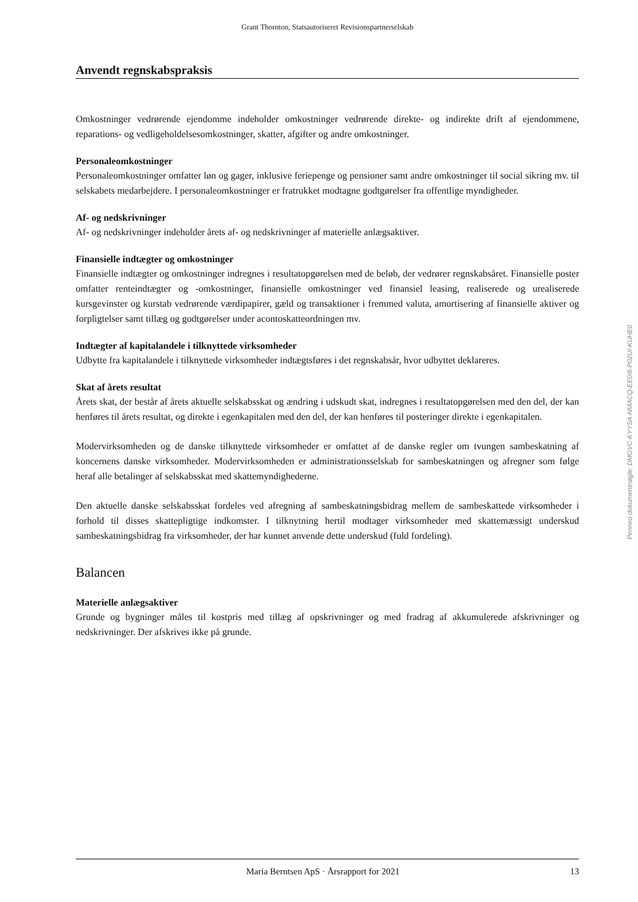Grant Thornton, Statsautoriseret Revisionspartnerselskab
Anvendt regnskabspraksis
Omkostninger vedrørende ejendomme indeholder omkostninger vedrørende direkte- og indirekte drift af ejendommene, reparations- og vedligeholdelsesomkostninger, skatter, afgifter og andre omkostninger.
Personaleomkostninger
Personaleomkostninger omfatter løn og gager, inklusive feriepenge og pensioner samt andre omkostninger til social sikring mv. til selskabets medarbejdere. I personaleomkostninger er fratrukket modtagne godtgørelser fra offentlige myndigheder.
Af- og nedskrivninger
Af- og nedskrivninger indeholder årets af- og nedskrivninger af materielle anlægsaktiver.
Finansielle indtægter og omkostninger
Finansielle indtægter og omkostninger indregnes i resultatopgørelsen med de beløb, der vedrører regnskabsåret. Finansielle poster omfatter renteindtægter og -omkostninger, finansielle omkostninger ved finansiel leasing, realiserede og urealiserede kursgevinster og kurstab vedrørende værdipapirer, gæld og transaktioner i fremmed valuta, amortisering af finansielle aktiver og forpligtelser samt tillæg og godtgørelser under acontoskatteordningen mv.
Indtægter af kapitalandele i tilknyttede virksomheder
Udbytte fra kapitalandele i tilknyttede virksomheder indtægtsføres i det regnskabsår, hvor udbyttet deklareres.
Skat af årets resultat
Årets skat, der består af årets aktuelle selskabsskat og ændring i udskudt skat, indregnes i resultatopgørelsen med den del, der kan henføres til årets resultat, og direkte i egenkapitalen med den del, der kan henføres til posteringer direkte i egenkapitalen.
Modervirksomheden og de danske tilknyttede virksomheder er omfattet af de danske regler om tvungen sambeskatning af koncernens danske virksomheder. Modervirksomheden er administrationsselskab for sambeskatningen og afregner som følge heraf alle betalinger af selskabsskat med skattemyndighederne.
Den aktuelle danske selskabsskat fordeles ved afregning af sambeskatningsbidrag mellem de sambeskattede virksomheder i forhold til disses skattepligtige indkomster. I tilknytning hertil modtager virksomheder med skattemæssigt underskud sambeskatningsbidrag fra virksomheder, der har kunnet anvende dette underskud (fuld fordeling).
Balancen
Materielle anlægsaktiver
Grunde og bygninger måles til kostpris med tillæg af opskrivninger og med fradrag af akkumulerede afskrivninger og nedskrivninger. Der afskrives ikke på grunde.
Penneo dokumentnøgle: DMGVC-KYYSA-NMACQ-EE0I6-P02UI-KUHE0
Maria Berntsen ApS · Årsrapport for 2021 13